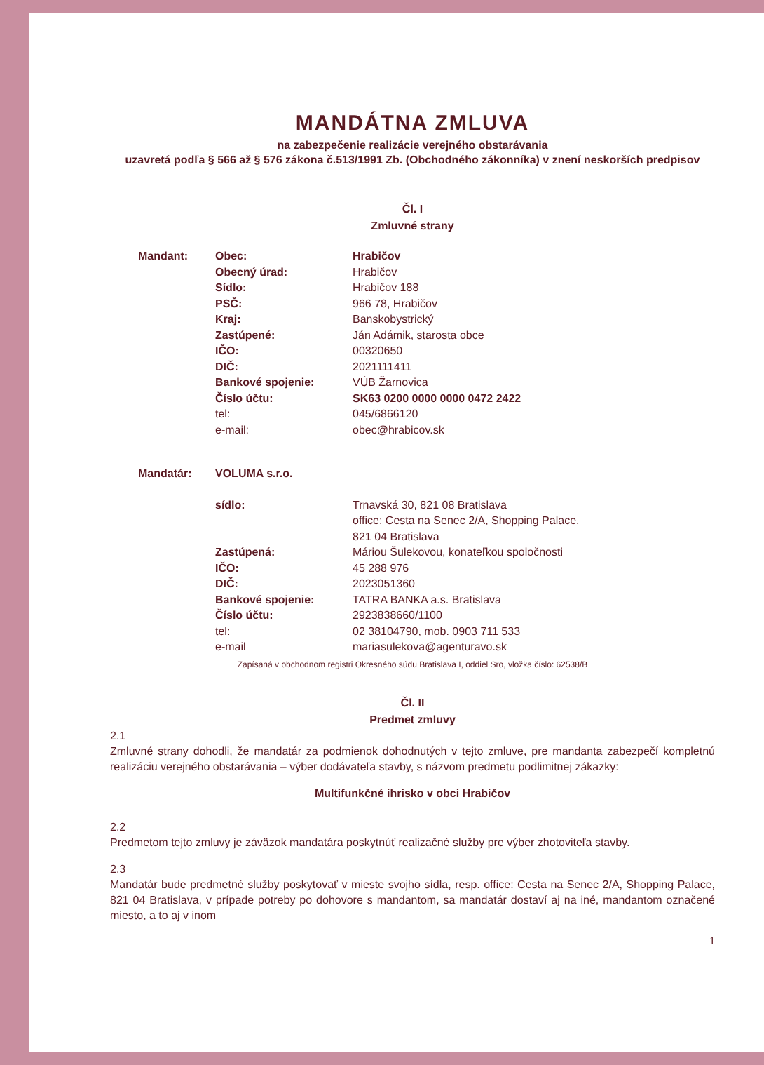MANDÁTNA ZMLUVA
na zabezpečenie realizácie verejného obstarávania
uzavretá podľa § 566 až § 576 zákona č.513/1991 Zb. (Obchodného zákonníka) v znení neskorších predpisov
Čl. I
Zmluvné strany
| Mandant: | Obec: | Hrabičov |
| | Obecný úrad: | Hrabičov |
| | Sídlo: | Hrabičov 188 |
| | PSČ: | 966 78, Hrabičov |
| | Kraj: | Banskobystrický |
| | Zastúpené: | Ján Adámik, starosta obce |
| | IČO: | 00320650 |
| | DIČ: | 2021111411 |
| | Bankové spojenie: | VÚB Žarnovica |
| | Číslo účtu: | SK63 0200 0000 0000 0472 2422 |
| | tel: | 045/6866120 |
| | e-mail: | obec@hrabicov.sk |
| Mandatár: | VOLUMA s.r.o. | |
| | sídlo: | Trnavská 30, 821 08 Bratislava office: Cesta na Senec 2/A, Shopping Palace, 821 04 Bratislava |
| | Zastúpená: | Máriou Šulekovou, konateľkou spoločnosti |
| | IČO: | 45 288 976 |
| | DIČ: | 2023051360 |
| | Bankové spojenie: | TATRA BANKA a.s. Bratislava |
| | Číslo účtu: | 2923838660/1100 |
| | tel: | 02 38104790, mob. 0903 711 533 |
| | e-mail | mariasulekova@agenturavo.sk |
Zapísaná v obchodnom registri Okresného súdu Bratislava I, oddiel Sro, vložka číslo: 62538/B
Čl. II
Predmet zmluvy
2.1
Zmluvné strany dohodli, že mandatár za podmienok dohodnutých v tejto zmluve, pre mandanta zabezpečí kompletnú realizáciu verejného obstarávania – výber dodávateľa stavby, s názvom predmetu podlimitnej zákazky:
Multifunkčné ihrisko v obci Hrabičov
2.2
Predmetom tejto zmluvy je záväzok mandatára poskytnúť realizačné služby pre výber zhotoviteľa stavby.
2.3
Mandatár bude predmetné služby poskytovať v mieste svojho sídla, resp. office: Cesta na Senec 2/A, Shopping Palace, 821 04 Bratislava, v prípade potreby po dohovore s mandantom, sa mandatár dostaví aj na iné, mandantom označené miesto, a to aj v inom
1